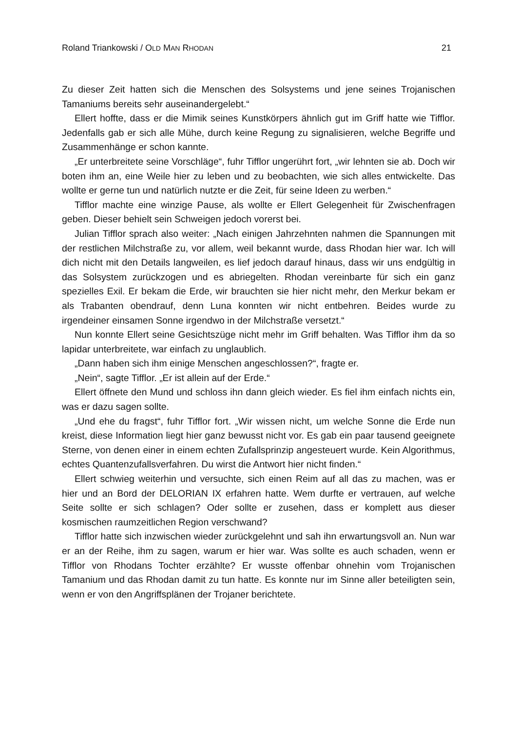Roland Triankowski / OLD MAN RHODAN 21
Zu dieser Zeit hatten sich die Menschen des Solsystems und jene seines Trojani­schen Tamaniums bereits sehr auseinandergelebt.“
Ellert hoffte, dass er die Mimik seines Kunstkörpers ähnlich gut im Griff hatte wie Tifflor. Jedenfalls gab er sich alle Mühe, durch keine Regung zu signalisieren, welche Begriffe und Zusammenhänge er schon kannte.
„Er unterbreitete seine Vorschläge“, fuhr Tifflor ungerührt fort, „wir lehnten sie ab. Doch wir boten ihm an, eine Weile hier zu leben und zu beobachten, wie sich alles entwickelte. Das wollte er gerne tun und natürlich nutzte er die Zeit, für seine Ideen zu werben.“
Tifflor machte eine winzige Pause, als wollte er Ellert Gelegenheit für Zwischen­fragen geben. Dieser behielt sein Schweigen jedoch vorerst bei.
Julian Tifflor sprach also weiter: „Nach einigen Jahrzehnten nahmen die Span­nungen mit der restlichen Milchstraße zu, vor allem, weil bekannt wurde, dass Rhodan hier war. Ich will dich nicht mit den Details langweilen, es lief jedoch darauf hinaus, dass wir uns endgültig in das Solsystem zurückzogen und es abriegelten. Rhodan vereinbarte für sich ein ganz spezielles Exil. Er bekam die Erde, wir brauch­ten sie hier nicht mehr, den Merkur bekam er als Trabanten obendrauf, denn Luna konnten wir nicht entbehren. Beides wurde zu irgendeiner einsamen Sonne irgendwo in der Milchstraße versetzt.“
Nun konnte Ellert seine Gesichtszüge nicht mehr im Griff behalten. Was Tifflor ihm da so lapidar unterbreitete, war einfach zu unglaublich.
„Dann haben sich ihm einige Menschen angeschlossen?“, fragte er.
„Nein“, sagte Tifflor. „Er ist allein auf der Erde.“
Ellert öffnete den Mund und schloss ihn dann gleich wieder. Es fiel ihm einfach nichts ein, was er dazu sagen sollte.
„Und ehe du fragst“, fuhr Tifflor fort. „Wir wissen nicht, um welche Sonne die Erde nun kreist, diese Information liegt hier ganz bewusst nicht vor. Es gab ein paar tau­send geeignete Sterne, von denen einer in einem echten Zufallsprinzip angesteuert wurde. Kein Algorithmus, echtes Quantenzufallsverfahren. Du wirst die Antwort hier nicht finden.“
Ellert schwieg weiterhin und versuchte, sich einen Reim auf all das zu machen, was er hier und an Bord der DELORIAN IX erfahren hatte. Wem durfte er vertrauen, auf welche Seite sollte er sich schlagen? Oder sollte er zusehen, dass er komplett aus dieser kosmischen raumzeitlichen Region verschwand?
Tifflor hatte sich inzwischen wieder zurückgelehnt und sah ihn erwartungsvoll an. Nun war er an der Reihe, ihm zu sagen, warum er hier war. Was sollte es auch scha­den, wenn er Tifflor von Rhodans Tochter erzählte? Er wusste offenbar ohnehin vom Trojanischen Tamanium und das Rhodan damit zu tun hatte. Es konnte nur im Sinne aller beteiligten sein, wenn er von den Angriffsplänen der Trojaner berichtete.